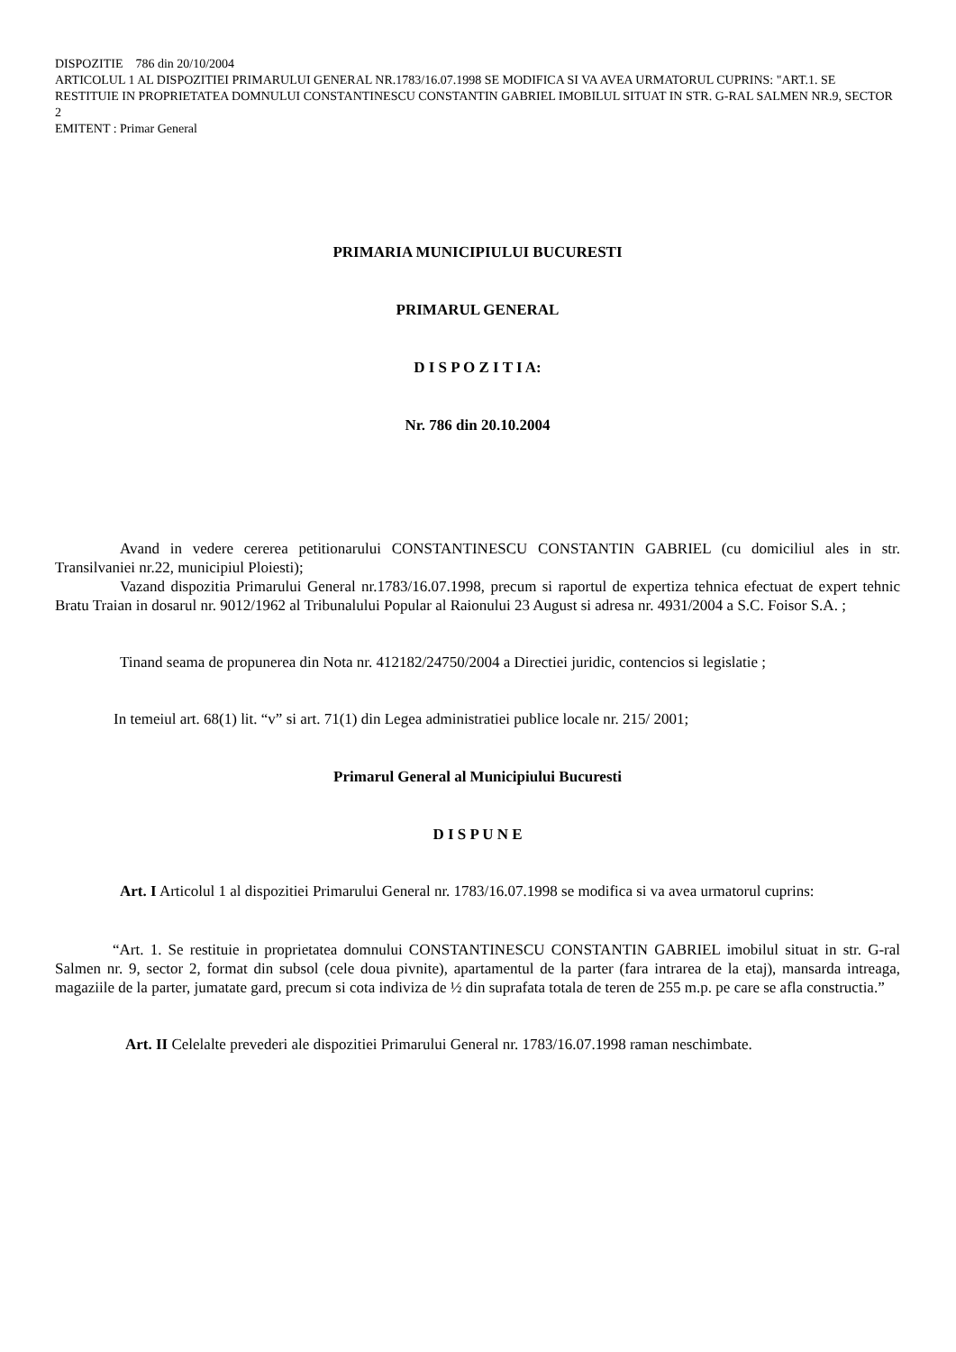DISPOZITIE 786 din 20/10/2004
ARTICOLUL 1 AL DISPOZITIEI PRIMARULUI GENERAL NR.1783/16.07.1998 SE MODIFICA SI VA AVEA URMATORUL CUPRINS: "ART.1. SE RESTITUIE IN PROPRIETATEA DOMNULUI CONSTANTINESCU CONSTANTIN GABRIEL IMOBILUL SITUAT IN STR. G-RAL SALMEN NR.9, SECTOR 2
EMITENT : Primar General
PRIMARIA MUNICIPIULUI BUCURESTI
PRIMARUL GENERAL
D I S P O Z I T I A:
Nr. 786 din 20.10.2004
Avand in vedere cererea petitionarului CONSTANTINESCU CONSTANTIN GABRIEL (cu domiciliul ales in str. Transilvaniei nr.22, municipiul Ploiesti);
Vazand dispozitia Primarului General nr.1783/16.07.1998, precum si raportul de expertiza tehnica efectuat de expert tehnic Bratu Traian in dosarul nr. 9012/1962 al Tribunalului Popular al Raionului 23 August si adresa nr. 4931/2004 a S.C. Foisor S.A. ;
Tinand seama de propunerea din Nota nr. 412182/24750/2004 a Directiei juridic, contencios si legislatie ;
In temeiul art. 68(1) lit. “v” si art. 71(1) din Legea administratiei publice locale nr. 215/ 2001;
Primarul General al Municipiului Bucuresti
D I S P U N E
Art. I Articolul 1 al dispozitiei Primarului General nr. 1783/16.07.1998 se modifica si va avea urmatorul cuprins:
“Art. 1. Se restituie in proprietatea domnului CONSTANTINESCU CONSTANTIN GABRIEL imobilul situat in str. G-ral Salmen nr. 9, sector 2, format din subsol (cele doua pivnite), apartamentul de la parter (fara intrarea de la etaj), mansarda intreaga, magaziile de la parter, jumatate gard, precum si cota indiviza de ½ din suprafata totala de teren de 255 m.p. pe care se afla constructia.”
Art. II Celelalte prevederi ale dispozitiei Primarului General nr. 1783/16.07.1998 raman neschimbate.